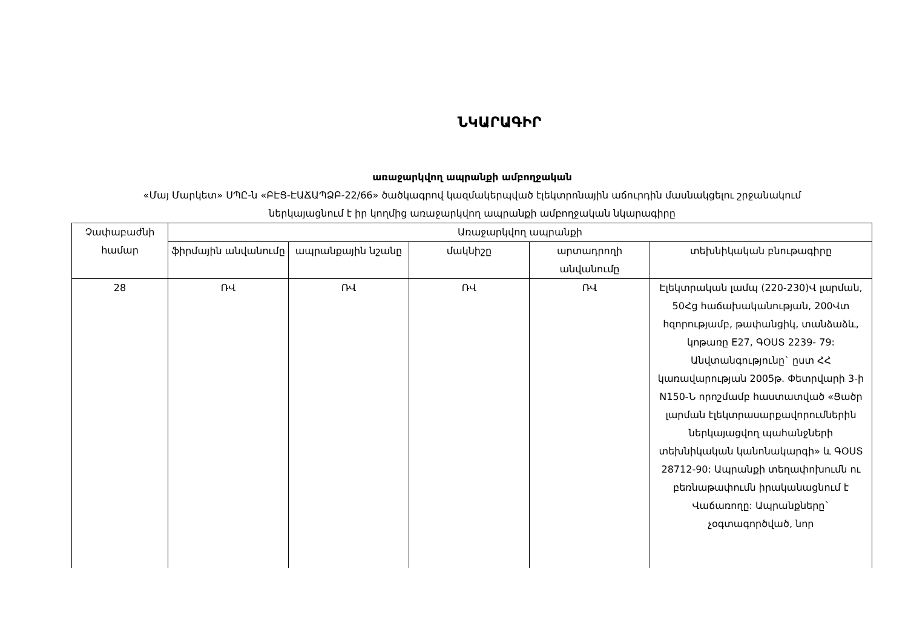ՆԿԱՐԱԳԻՐ
առաջարկվող ապրանքի ամբողջական
«Մայ Մարկետ» ՍՊԸ-ն «ԲԷՑ-ԷԱՃԱՊՁԲ-22/66» ծածկագրով կազմակերպված էլեկտրոնային աճուրդին մասնակցելու շրջանակում
ներկայացնում է իր կողմից առաջարկվող ապրանքի ամբողջական նկարագիրը
| Չափաբաժնի համար | Առաջարկվող ապրանքի | | | | |
| --- | --- | --- | --- | --- | --- |
| | ֆիրմային անվանումը | ապրանքային նշանը | մակնիշը | արտադրողի անվանումը | տեխնիկական բնութագիրը |
| 28 | ՌՎ | ՌՎ | ՌՎ | ՌՎ | Էլեկտրական լամպ (220-230)Վ լարման, 50Հց հաճախականության, 200Վտ հզորությամբ, թափանցիկ, տանձաձև, կոթառը E27, ԳՕՍՏ 2239- 79: Անվտանգությունը` ըստ ՀՀ կառավարության 2005թ. Փետրվարի 3-ի N150-Ն որոշմամբ հաստատված «Ցածր լարման էլեկտրասարքավորումներին ներկայացվող պահանջների տեխնիկական կանոնակարգի» և ԳՕՍՏ 28712-90: Ապրանքի տեղափոխումն ու բեռնաթափումն իրականացնում է Վաճառողը: Ապրանքները` չօգտագործված, նոր |